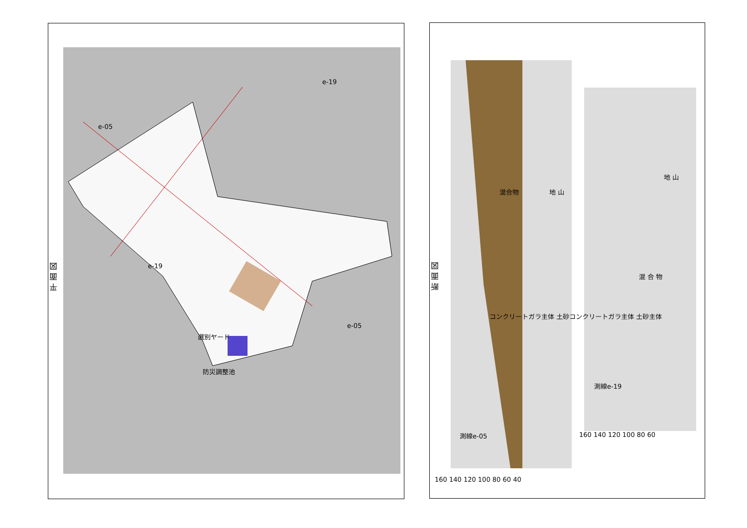平 面 図
選別ヤード
防災調整池
e-05
e-19
e-19
e-05
断 面 図
測線e-05
測線e-19
混合物 地 山
混 合 物
地 山
コンクリートガラ主体 土砂コンクリートガラ主体 土砂主体
160 140 120 100 80 60 40
160 140 120 100 80 60